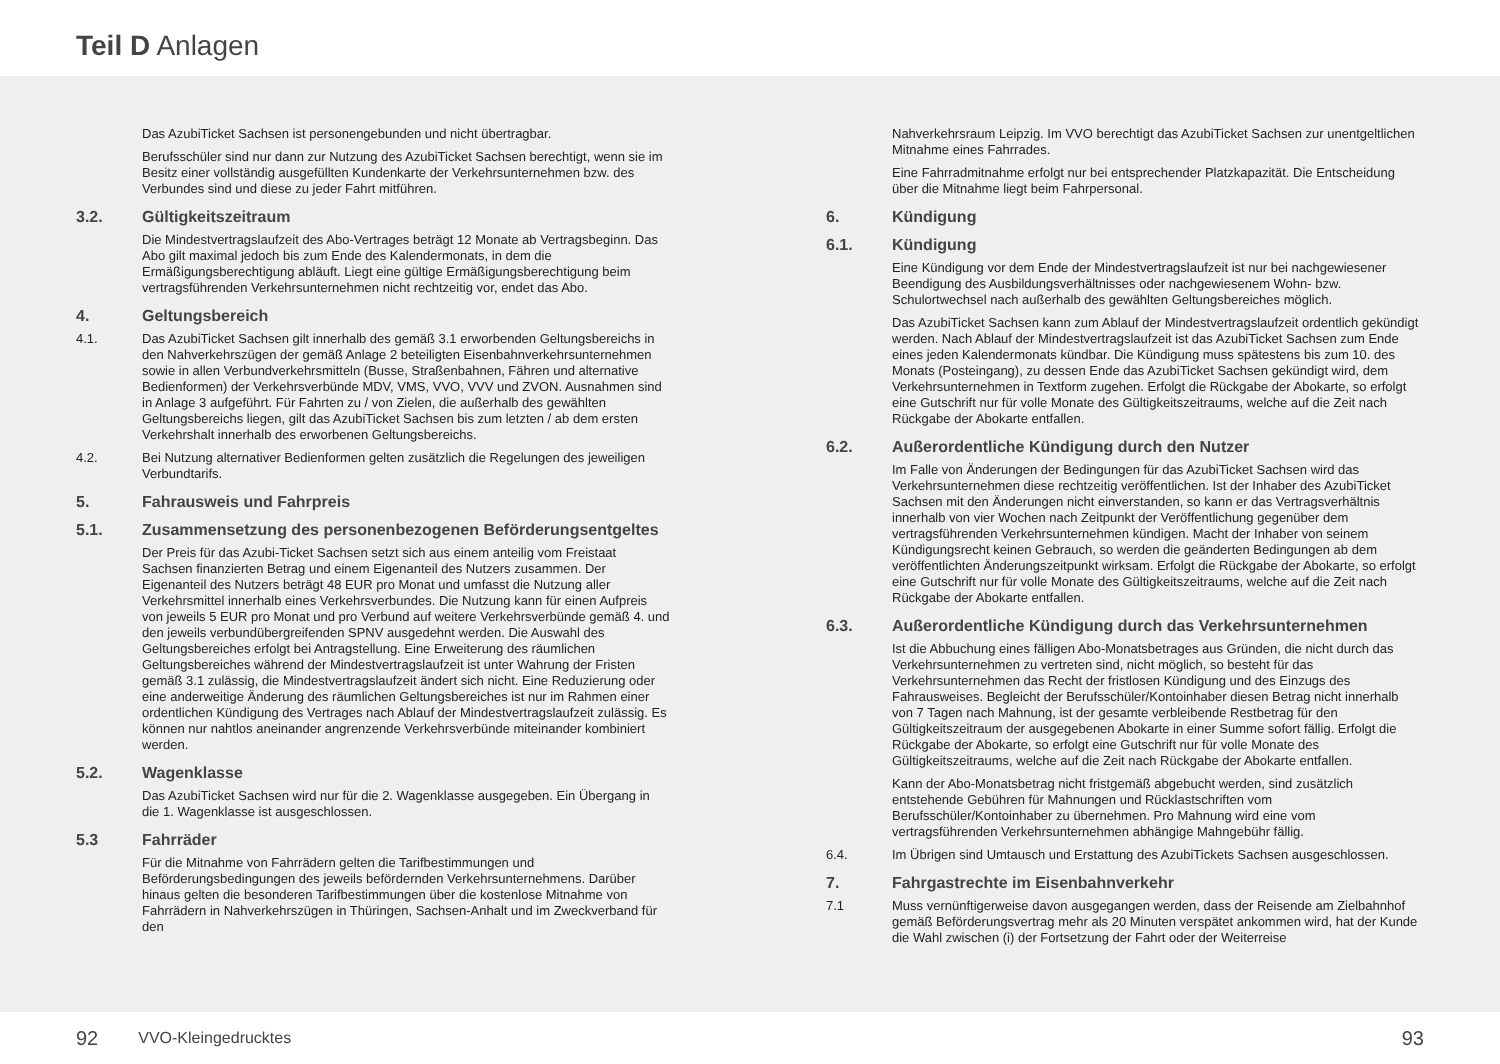Teil D Anlagen
Das AzubiTicket Sachsen ist personengebunden und nicht übertragbar.
Berufsschüler sind nur dann zur Nutzung des AzubiTicket Sachsen berechtigt, wenn sie im Besitz einer vollständig ausgefüllten Kundenkarte der Verkehrsunternehmen bzw. des Verbundes sind und diese zu jeder Fahrt mitführen.
3.2. Gültigkeitszeitraum
Die Mindestvertragslaufzeit des Abo-Vertrages beträgt 12 Monate ab Vertragsbeginn. Das Abo gilt maximal jedoch bis zum Ende des Kalendermonats, in dem die Ermäßigungsberechtigung abläuft. Liegt eine gültige Ermäßigungsberechtigung beim vertragsführenden Verkehrsunternehmen nicht rechtzeitig vor, endet das Abo.
4. Geltungsbereich
4.1. Das AzubiTicket Sachsen gilt innerhalb des gemäß 3.1 erworbenden Geltungsbereichs in den Nahverkehrszügen der gemäß Anlage 2 beteiligten Eisenbahnverkehrsunternehmen sowie in allen Verbundverkehrsmitteln (Busse, Straßenbahnen, Fähren und alternative Bedienformen) der Verkehrsverbünde MDV, VMS, VVO, VVV und ZVON. Ausnahmen sind in Anlage 3 aufgeführt. Für Fahrten zu / von Zielen, die außerhalb des gewählten Geltungsbereichs liegen, gilt das AzubiTicket Sachsen bis zum letzten / ab dem ersten Verkehrshalt innerhalb des erworbenen Geltungsbereichs.
4.2. Bei Nutzung alternativer Bedienformen gelten zusätzlich die Regelungen des jeweiligen Verbundtarifs.
5. Fahrausweis und Fahrpreis
5.1. Zusammensetzung des personenbezogenen Beförderungsentgeltes
Der Preis für das Azubi-Ticket Sachsen setzt sich aus einem anteilig vom Freistaat Sachsen finanzierten Betrag und einem Eigenanteil des Nutzers zusammen. Der Eigenanteil des Nutzers beträgt 48 EUR pro Monat und umfasst die Nutzung aller Verkehrsmittel innerhalb eines Verkehrsverbundes. Die Nutzung kann für einen Aufpreis von jeweils 5 EUR pro Monat und pro Verbund auf weitere Verkehrsverbünde gemäß 4. und den jeweils verbundübergreifenden SPNV ausgedehnt werden. Die Auswahl des Geltungsbereiches erfolgt bei Antragstellung. Eine Erweiterung des räumlichen Geltungsbereiches während der Mindestvertragslaufzeit ist unter Wahrung der Fristen gemäß 3.1 zulässig, die Mindestvertragslaufzeit ändert sich nicht. Eine Reduzierung oder eine anderweitige Änderung des räumlichen Geltungsbereiches ist nur im Rahmen einer ordentlichen Kündigung des Vertrages nach Ablauf der Mindestvertragslaufzeit zulässig. Es können nur nahtlos aneinander angrenzende Verkehrsverbünde miteinander kombiniert werden.
5.2. Wagenklasse
Das AzubiTicket Sachsen wird nur für die 2. Wagenklasse ausgegeben. Ein Übergang in die 1. Wagenklasse ist ausgeschlossen.
5.3 Fahrräder
Für die Mitnahme von Fahrrädern gelten die Tarifbestimmungen und Beförderungsbedingungen des jeweils befördernden Verkehrsunternehmens. Darüber hinaus gelten die besonderen Tarifbestimmungen über die kostenlose Mitnahme von Fahrrädern in Nahverkehrszügen in Thüringen, Sachsen-Anhalt und im Zweckverband für den
92 VVO-Kleingedrucktes
Nahverkehrsraum Leipzig. Im VVO berechtigt das AzubiTicket Sachsen zur unentgeltlichen Mitnahme eines Fahrrades.
Eine Fahrradmitnahme erfolgt nur bei entsprechender Platzkapazität. Die Entscheidung über die Mitnahme liegt beim Fahrpersonal.
6. Kündigung
6.1. Kündigung
Eine Kündigung vor dem Ende der Mindestvertragslaufzeit ist nur bei nachgewiesener Beendigung des Ausbildungsverhältnisses oder nachgewiesenem Wohn- bzw. Schulortwechsel nach außerhalb des gewählten Geltungsbereiches möglich.
Das AzubiTicket Sachsen kann zum Ablauf der Mindestvertragslaufzeit ordentlich gekündigt werden. Nach Ablauf der Mindestvertragslaufzeit ist das AzubiTicket Sachsen zum Ende eines jeden Kalendermonats kündbar. Die Kündigung muss spätestens bis zum 10. des Monats (Posteingang), zu dessen Ende das AzubiTicket Sachsen gekündigt wird, dem Verkehrsunternehmen in Textform zugehen. Erfolgt die Rückgabe der Abokarte, so erfolgt eine Gutschrift nur für volle Monate des Gültigkeitszeitraums, welche auf die Zeit nach Rückgabe der Abokarte entfallen.
6.2. Außerordentliche Kündigung durch den Nutzer
Im Falle von Änderungen der Bedingungen für das AzubiTicket Sachsen wird das Verkehrsunternehmen diese rechtzeitig veröffentlichen. Ist der Inhaber des AzubiTicket Sachsen mit den Änderungen nicht einverstanden, so kann er das Vertragsverhältnis innerhalb von vier Wochen nach Zeitpunkt der Veröffentlichung gegenüber dem vertragsführenden Verkehrsunternehmen kündigen. Macht der Inhaber von seinem Kündigungsrecht keinen Gebrauch, so werden die geänderten Bedingungen ab dem veröffentlichten Änderungszeitpunkt wirksam. Erfolgt die Rückgabe der Abokarte, so erfolgt eine Gutschrift nur für volle Monate des Gültigkeitszeitraums, welche auf die Zeit nach Rückgabe der Abokarte entfallen.
6.3. Außerordentliche Kündigung durch das Verkehrsunternehmen
Ist die Abbuchung eines fälligen Abo-Monatsbetrages aus Gründen, die nicht durch das Verkehrsunternehmen zu vertreten sind, nicht möglich, so besteht für das Verkehrsunternehmen das Recht der fristlosen Kündigung und des Einzugs des Fahrausweises. Begleicht der Berufsschüler/Kontoinhaber diesen Betrag nicht innerhalb von 7 Tagen nach Mahnung, ist der gesamte verbleibende Restbetrag für den Gültigkeitszeitraum der ausgegebenen Abokarte in einer Summe sofort fällig. Erfolgt die Rückgabe der Abokarte, so erfolgt eine Gutschrift nur für volle Monate des Gültigkeitszeitraums, welche auf die Zeit nach Rückgabe der Abokarte entfallen.
Kann der Abo-Monatsbetrag nicht fristgemäß abgebucht werden, sind zusätzlich entstehende Gebühren für Mahnungen und Rücklastschriften vom Berufsschüler/Kontoinhaber zu übernehmen. Pro Mahnung wird eine vom vertragsführenden Verkehrsunternehmen abhängige Mahngebühr fällig.
6.4. Im Übrigen sind Umtausch und Erstattung des AzubiTickets Sachsen ausgeschlossen.
7. Fahrgastrechte im Eisenbahnverkehr
7.1 Muss vernünftigerweise davon ausgegangen werden, dass der Reisende am Zielbahnhof gemäß Beförderungsvertrag mehr als 20 Minuten verspätet ankommen wird, hat der Kunde die Wahl zwischen (i) der Fortsetzung der Fahrt oder der Weiterreise
93